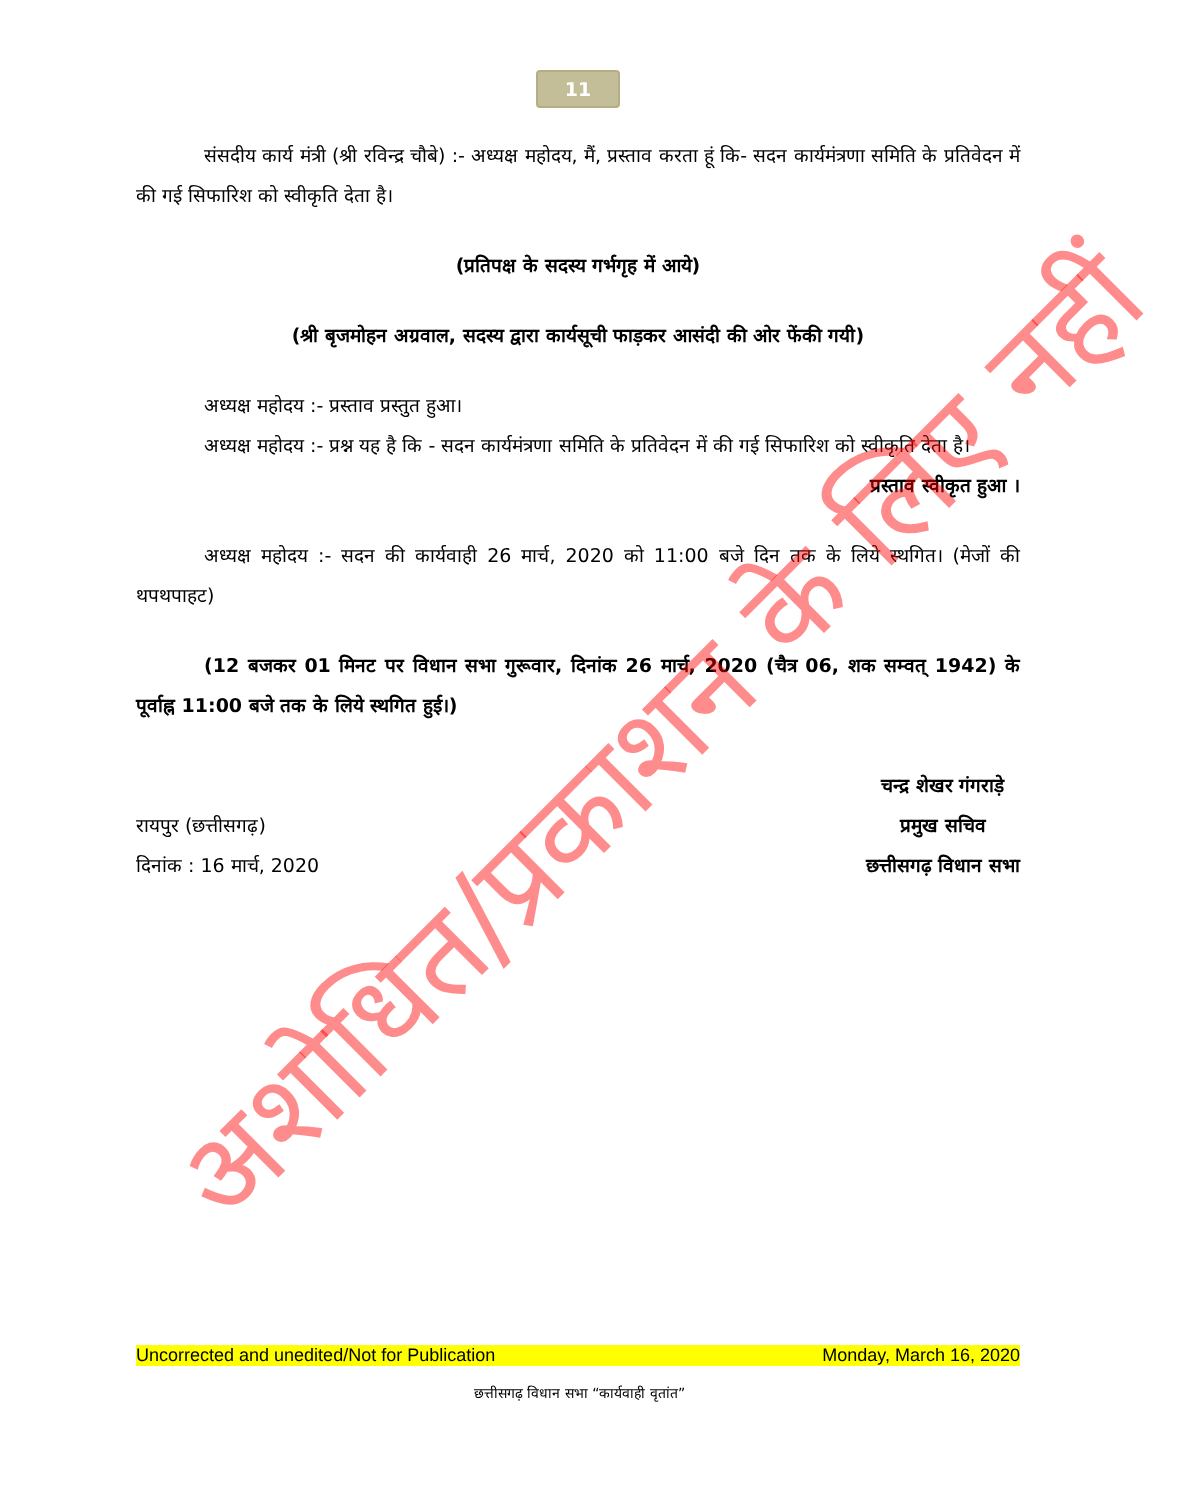11
संसदीय कार्य मंत्री (श्री रविन्द्र चौबे) :- अध्यक्ष महोदय, मैं, प्रस्ताव करता हूं कि- सदन कार्यमंत्रणा समिति के प्रतिवेदन में की गई सिफारिश को स्वीकृति देता है।
(प्रतिपक्ष के सदस्य गर्भगृह में आये)
(श्री बृजमोहन अग्रवाल, सदस्य द्वारा कार्यसूची फाड़कर आसंदी की ओर फेंकी गयी)
अध्यक्ष महोदय :- प्रस्ताव प्रस्तुत हुआ।
अध्यक्ष महोदय :- प्रश्न यह है कि - सदन कार्यमंत्रणा समिति के प्रतिवेदन में की गई सिफारिश को स्वीकृति देता है।
प्रस्ताव स्वीकृत हुआ ।
अध्यक्ष महोदय :- सदन की कार्यवाही 26 मार्च, 2020 को 11:00 बजे दिन तक के लिये स्थगित। (मेजों की थपथपाहट)
(12 बजकर 01 मिनट पर विधान सभा गुरूवार, दिनांक 26 मार्च, 2020 (चैत्र 06, शक सम्वत् 1942) के पूर्वाह्न 11:00 बजे तक के लिये स्थगित हुई।)
रायपुर (छत्तीसगढ़)
दिनांक : 16 मार्च, 2020
चन्द्र शेखर गंगराड़े
प्रमुख सचिव
छत्तीसगढ़ विधान सभा
Uncorrected and unedited/Not for Publication Monday, March 16, 2020
छत्तीसगढ़ विधान सभा “कार्यवाही वृतांत”
अशोधित/प्रकाशन के लिए नहीं